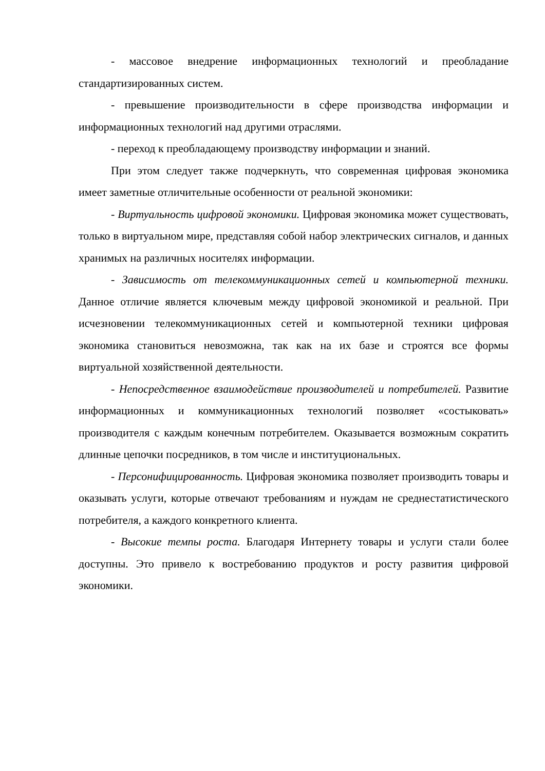- массовое внедрение информационных технологий и преобладание стандартизированных систем.
- превышение производительности в сфере производства информации и информационных технологий над другими отраслями.
- переход к преобладающему производству информации и знаний.
При этом следует также подчеркнуть, что современная цифровая экономика имеет заметные отличительные особенности от реальной экономики:
- Виртуальность цифровой экономики. Цифровая экономика может существовать, только в виртуальном мире, представляя собой набор электрических сигналов, и данных хранимых на различных носителях информации.
- Зависимость от телекоммуникационных сетей и компьютерной техники. Данное отличие является ключевым между цифровой экономикой и реальной. При исчезновении телекоммуникационных сетей и компьютерной техники цифровая экономика становиться невозможна, так как на их базе и строятся все формы виртуальной хозяйственной деятельности.
- Непосредственное взаимодействие производителей и потребителей. Развитие информационных и коммуникационных технологий позволяет «состыковать» производителя с каждым конечным потребителем. Оказывается возможным сократить длинные цепочки посредников, в том числе и институциональных.
- Персонифицированность. Цифровая экономика позволяет производить товары и оказывать услуги, которые отвечают требованиям и нуждам не среднестатистического потребителя, а каждого конкретного клиента.
- Высокие темпы роста. Благодаря Интернету товары и услуги стали более доступны. Это привело к востребованию продуктов и росту развития цифровой экономики.